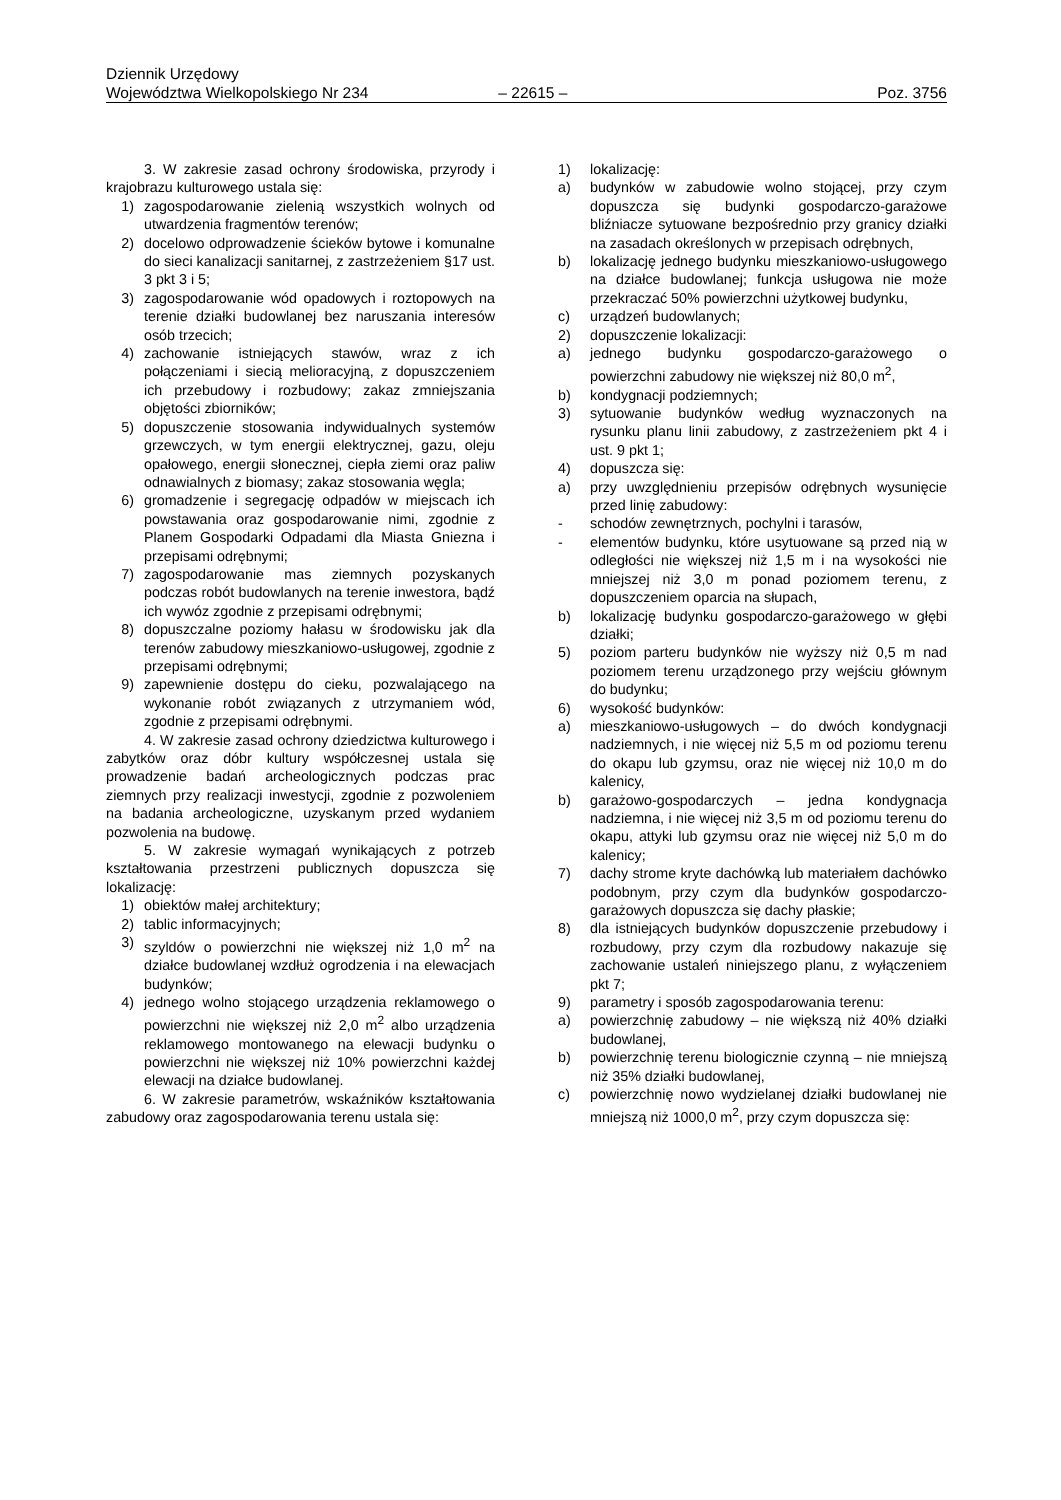Dziennik Urzędowy
Województwa Wielkopolskiego Nr 234 – 22615 – Poz. 3756
3. W zakresie zasad ochrony środowiska, przyrody i krajobrazu kulturowego ustala się:
1) zagospodarowanie zielenią wszystkich wolnych od utwardzenia fragmentów terenów;
2) docelowo odprowadzenie ścieków bytowe i komunalne do sieci kanalizacji sanitarnej, z zastrzeżeniem §17 ust. 3 pkt 3 i 5;
3) zagospodarowanie wód opadowych i roztopowych na terenie działki budowlanej bez naruszania interesów osób trzecich;
4) zachowanie istniejących stawów, wraz z ich połączeniami i siecią melioracyjną, z dopuszczeniem ich przebudowy i rozbudowy; zakaz zmniejszania objętości zbiorników;
5) dopuszczenie stosowania indywidualnych systemów grzewczych, w tym energii elektrycznej, gazu, oleju opałowego, energii słonecznej, ciepła ziemi oraz paliw odnawialnych z biomasy; zakaz stosowania węgla;
6) gromadzenie i segregację odpadów w miejscach ich powstawania oraz gospodarowanie nimi, zgodnie z Planem Gospodarki Odpadami dla Miasta Gniezna i przepisami odrębnymi;
7) zagospodarowanie mas ziemnych pozyskanych podczas robót budowlanych na terenie inwestora, bądź ich wywóz zgodnie z przepisami odrębnymi;
8) dopuszczalne poziomy hałasu w środowisku jak dla terenów zabudowy mieszkaniowo-usługowej, zgodnie z przepisami odrębnymi;
9) zapewnienie dostępu do cieku, pozwalającego na wykonanie robót związanych z utrzymaniem wód, zgodnie z przepisami odrębnymi.
4. W zakresie zasad ochrony dziedzictwa kulturowego i zabytków oraz dóbr kultury współczesnej ustala się prowadzenie badań archeologicznych podczas prac ziemnych przy realizacji inwestycji, zgodnie z pozwoleniem na badania archeologiczne, uzyskanym przed wydaniem pozwolenia na budowę.
5. W zakresie wymagań wynikających z potrzeb kształtowania przestrzeni publicznych dopuszcza się lokalizację:
1) obiektów małej architektury;
2) tablic informacyjnych;
3) szyldów o powierzchni nie większej niż 1,0 m<sup>2</sup> na działce budowlanej wzdłuż ogrodzenia i na elewacjach budynków;
4) jednego wolno stojącego urządzenia reklamowego o powierzchni nie większej niż 2,0 m<sup>2</sup> albo urządzenia reklamowego montowanego na elewacji budynku o powierzchni nie większej niż 10% powierzchni każdej elewacji na działce budowlanej.
6. W zakresie parametrów, wskaźników kształtowania zabudowy oraz zagospodarowania terenu ustala się:
1) lokalizację:
a) budynków w zabudowie wolno stojącej, przy czym dopuszcza się budynki gospodarczo-garażowe bliźniacze sytuowane bezpośrednio przy granicy działki na zasadach określonych w przepisach odrębnych,
b) lokalizację jednego budynku mieszkaniowo-usługowego na działce budowlanej; funkcja usługowa nie może przekraczać 50% powierzchni użytkowej budynku,
c) urządzeń budowlanych;
2) dopuszczenie lokalizacji:
a) jednego budynku gospodarczo-garażowego o powierzchni zabudowy nie większej niż 80,0 m<sup>2</sup>,
b) kondygnacji podziemnych;
3) sytuowanie budynków według wyznaczonych na rysunku planu linii zabudowy, z zastrzeżeniem pkt 4 i ust. 9 pkt 1;
4) dopuszcza się:
a) przy uwzględnieniu przepisów odrębnych wysunięcie przed linię zabudowy:
- schodów zewnętrznych, pochylni i tarasów,
- elementów budynku, które usytuowane są przed nią w odległości nie większej niż 1,5 m i na wysokości nie mniejszej niż 3,0 m ponad poziomem terenu, z dopuszczeniem oparcia na słupach,
b) lokalizację budynku gospodarczo-garażowego w głębi działki;
5) poziom parteru budynków nie wyższy niż 0,5 m nad poziomem terenu urządzonego przy wejściu głównym do budynku;
6) wysokość budynków:
a) mieszkaniowo-usługowych – do dwóch kondygnacji nadziemnych, i nie więcej niż 5,5 m od poziomu terenu do okapu lub gzymsu, oraz nie więcej niż 10,0 m do kalenicy,
b) garażowo-gospodarczych – jedna kondygnacja nadziemna, i nie więcej niż 3,5 m od poziomu terenu do okapu, attyki lub gzymsu oraz nie więcej niż 5,0 m do kalenicy;
7) dachy strome kryte dachówką lub materiałem dachówko podobnym, przy czym dla budynków gospodarczo-garażowych dopuszcza się dachy płaskie;
8) dla istniejących budynków dopuszczenie przebudowy i rozbudowy, przy czym dla rozbudowy nakazuje się zachowanie ustaleń niniejszego planu, z wyłączeniem pkt 7;
9) parametry i sposób zagospodarowania terenu:
a) powierzchnię zabudowy – nie większą niż 40% działki budowlanej,
b) powierzchnię terenu biologicznie czynną – nie mniejszą niż 35% działki budowlanej,
c) powierzchnię nowo wydzielanej działki budowlanej nie mniejszą niż 1000,0 m<sup>2</sup>, przy czym dopuszcza się: